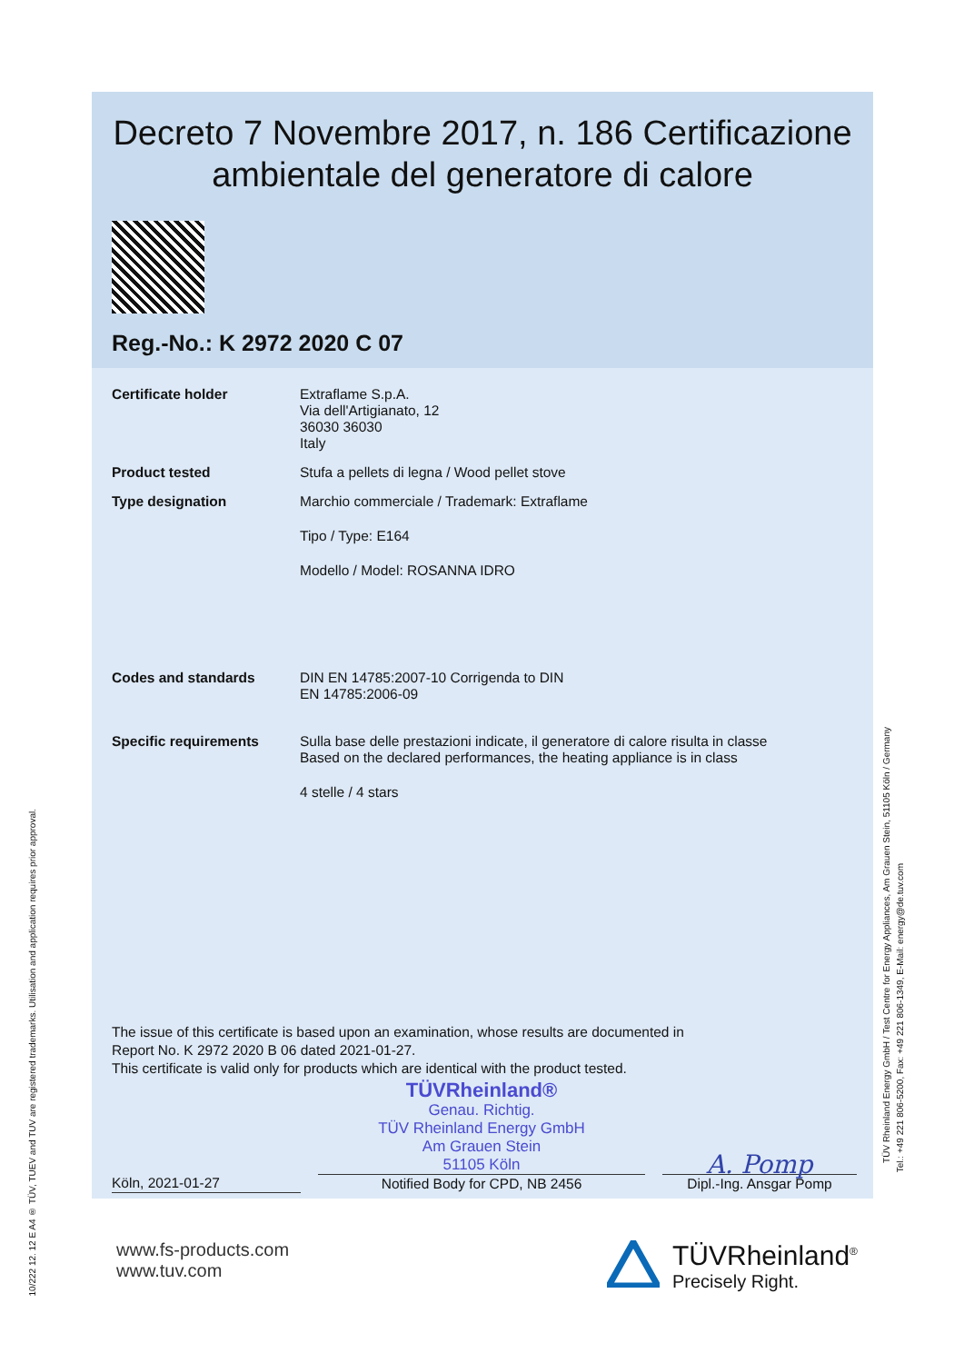10/222 12. 12 E A4 ® TÜV, TUEV and TUV are registered trademarks. Utilisation and application requires prior approval.
Decreto 7 Novembre 2017, n. 186 Certificazione ambientale del generatore di calore
Reg.-No.: K 2972 2020 C 07
Certificate holder Extraflame S.p.A.
Via dell'Artigianato, 12
36030 36030
Italy
Product tested Stufa a pellets di legna / Wood pellet stove
Type designation Marchio commerciale / Trademark: Extraflame
Tipo / Type: E164
Modello / Model: ROSANNA IDRO
Codes and standards DIN EN 14785:2007-10 Corrigenda to DIN
EN 14785:2006-09
Specific requirements Sulla base delle prestazioni indicate, il generatore di calore risulta in classe
Based on the declared performances, the heating appliance is in class
4 stelle / 4 stars
The issue of this certificate is based upon an examination, whose results are documented in
Report No. K 2972 2020 B 06 dated 2021-01-27.
This certificate is valid only for products which are identical with the product tested.
Köln, 2021-01-27
TÜVRheinland®
Genau. Richtig.
TÜV Rheinland Energy GmbH
Am Grauen Stein
51105 Köln
Notified Body for CPD, NB 2456
A. Pomp
Dipl.-Ing. Ansgar Pomp
TÜV Rheinland Energy GmbH / Test Centre for Energy Appliances, Am Grauen Stein, 51105 Köln / Germany
Tel.: +49 221 806-5200, Fax: +49 221 806-1349, E-Mail: energy@de.tuv.com
www.fs-products.com
www.tuv.com
TÜVRheinland<sup>®</sup>
Precisely Right.